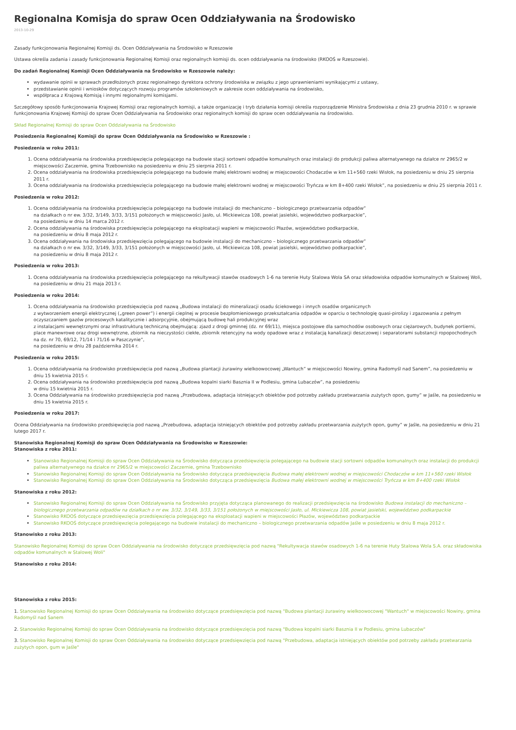Regionalna Komisja do spraw Ocen Oddziaływania na Środowisko
2013-10-29
Zasady funkcjonowania Regionalnej Komisji ds. Ocen Oddziaływania na Środowisko w Rzeszowie
Ustawa określa zadania i zasady funkcjonowania Regionalnej Komisji oraz regionalnych komisji ds. ocen oddziaływania na środowisko (RKOOŚ w Rzeszowie).
Do zadań Regionalnej Komisji Ocen Oddziaływania na Środowisko w Rzeszowie należy:
wydawanie opinii w sprawach przedłożonych przez regionalnego dyrektora ochrony środowiska w związku z jego uprawnieniami wynikającymi z ustawy,
przedstawianie opinii i wniosków dotyczących rozwoju programów szkoleniowych w zakresie ocen oddziaływania na środowisko,
współpraca z Krajową Komisją i innymi regionalnymi komisjami.
Szczegółowy sposób funkcjonowania Krajowej Komisji oraz regionalnych komisji, a także organizację i tryb działania komisji określa rozporządzenie Ministra Środowiska z dnia 23 grudnia 2010 r. w sprawie funkcjonowania Krajowej Komisji do spraw Ocen Oddziaływania na Środowisko oraz regionalnych komisji do spraw ocen oddziaływania na środowisko.
Skład Regionalnej Komisji do spraw Ocen Oddziaływania na Środowisko
Posiedzenia Regionalnej Komisji do spraw Ocen Oddziaływania na Środowisko w Rzeszowie :
Posiedzenia w roku 2011:
1. Ocena oddziaływania na środowiska przedsięwzięcia polegającego na budowie stacji sortowni odpadów komunalnych oraz instalacji do produkcji paliwa alternatywnego na działce nr 2965/2 w miejscowości Zaczernie, gmina Trzebownisko na posiedzeniu w dniu 25 sierpnia 2011 r.
2. Ocena oddziaływania na środowiska przedsięwzięcia polegającego na budowie małej elektrowni wodnej w miejscowości Chodaczów w km 11+560 rzeki Wisłok, na posiedzeniu w dniu 25 sierpnia 2011 r.
3. Ocena oddziaływania na środowiska przedsięwzięcia polegającego na budowie małej elektrowni wodnej w miejscowości Tryńcza w km 8+400 rzeki Wisłok”, na posiedzeniu w dniu 25 sierpnia 2011 r.
Posiedzenia w roku 2012:
1. Ocena oddziaływania na środowiska przedsięwzięcia polegającego na budowie instalacji do mechaniczno – biologicznego przetwarzania odpadów”
na działkach o nr ew. 3/32, 3/149, 3/33, 3/151 położonych w miejscowości Jasło, ul. Mickiewicza 108, powiat jasielski, województwo podkarpackie”,
na posiedzeniu w dniu 14 marca 2012 r.
2. Ocena oddziaływania na środowiska przedsięwzięcia polegającego na eksploatacji wapieni w miejscowości Płazów, województwo podkarpackie,
na posiedzeniu w dniu 8 maja 2012 r.
3. Ocena oddziaływania na środowiska przedsięwzięcia polegającego na budowie instalacji do mechaniczno – biologicznego przetwarzania odpadów”
na działkach o nr ew. 3/32, 3/149, 3/33, 3/151 położonych w miejscowości Jasło, ul. Mickiewicza 108, powiat jasielski, województwo podkarpackie”,
na posiedzeniu w dniu 8 maja 2012 r.
Posiedzenia w roku 2013:
1. Ocena oddziaływania na środowiska przedsięwzięcia polegającego na rekultywacji stawów osadowych 1-6 na terenie Huty Stalowa Wola SA oraz składowiska odpadów komunalnych w Stalowej Woli, na posiedzeniu w dniu 21 maja 2013 r.
Posiedzenia w roku 2014:
1. Ocena oddziaływania na środowisko przedsięwzięcia pod nazwą „Budowa instalacji do mineralizacji osadu ściekowego i innych osadów organicznych
z wytworzeniem energii elektrycznej („green power”) i energii cieplnej w procesie bezpłomieniowego przekształcania odpadów w oparciu o technologię quasi-pirolizy i zgazowania z pełnym oczyszczaniem gazów procesowych katalitycznie i adsorpcyjnie, obejmującą budowę hali produkcyjnej wraz
z instalacjami wewnętrznymi oraz infrastrukturą techniczną obejmującą: zjazd z drogi gminnej (dz. nr 69/11), miejsca postojowe dla samochodów osobowych oraz ciężarowych, budynek portierni, place manewrowe oraz drogi wewnętrzne, zbiornik na nieczystości ciekłe, zbiornik retencyjny na wody opadowe wraz z instalacją kanalizacji deszczowej i separatorami substancji ropopochodnych na dz. nr 70, 69/12, 71/14 i 71/16 w Paszczynie”,
na posiedzeniu w dniu 28 października 2014 r.
Posiedzenia w roku 2015:
1. Ocena oddziaływania na środowisko przedsięwzięcia pod nazwą „Budowa plantacji żurawiny wielkoowocowej „Wantuch” w miejscowości Nowiny, gmina Radomyśl nad Sanem”, na posiedzeniu w dniu 15 kwietnia 2015 r.
2. Ocena oddziaływania na środowisko przedsięwzięcia pod nazwą „Budowa kopalni siarki Basznia II w Podlesiu, gmina Lubaczów”, na posiedzeniu
w dniu 15 kwietnia 2015 r.
3. Ocena Oddziaływania na środowisko przedsięwzięcia pod nazwą „Przebudowa, adaptacja istniejących obiektów pod potrzeby zakładu przetwarzania zużytych opon, gumy” w Jaśle, na posiedzeniu w dniu 15 kwietnia 2015 r.
Posiedzenia w roku 2017:
Ocena Oddziaływania na środowisko przedsięwzięcia pod nazwą „Przebudowa, adaptacja istniejących obiektów pod potrzeby zakładu przetwarzania zużytych opon, gumy” w Jaśle, na posiedzeniu w dniu 21 lutego 2017 r.
Stanowiska Regionalnej Komisji do spraw Ocen Oddziaływania na Środowisko w Rzeszowie:
Stanowiska z roku 2011:
Stanowisko Regionalnej Komisji do spraw Ocen Oddziaływania na Środowisko dotycząca przedsięwzięcia polegającego na budowie stacji sortowni odpadów komunalnych oraz instalacji do produkcji paliwa alternatywnego na działce nr 2965/2 w miejscowości Zaczernie, gmina Trzebownisko
Stanowisko Regionalnej Komisji do spraw Ocen Oddziaływania na Środowisko dotycząca przedsięwzięcia Budowa małej elektrowni wodnej w miejscowości Chodaczów w km 11+560 rzeki Wisłok
Stanowisko Regionalnej Komisji do spraw Ocen Oddziaływania na Środowisko dotycząca przedsięwzięcia Budowa małej elektrowni wodnej w miejscowości Tryńcza w km 8+400 rzeki Wisłok
Stanowiska z roku 2012:
Stanowisko Regionalnej Komisji do spraw Ocen Oddziaływania na Środowisko przyjęta dotycząca planowanego do realizacji przedsięwzięcia na środowisko Budowa instalacji do mechaniczno – biologicznego przetwarzania odpadów na działkach o nr ew. 3/32, 3/149, 3/33, 3/151 położonych w miejscowości Jasło, ul. Mickiewicza 108, powiat jasielski, województwo podkarpackie
Stanowisko RKOOŚ dotyczące przedsięwzięcia przedsięwzięcia polegającego na eksploatacji wapieni w miejscowości Płazów, województwo podkarpackie
Stanowisko RKOOŚ dotyczące przedsięwzięcia polegającego na budowie instalacji do mechaniczno – biologicznego przetwarzania odpadów Jaśle w posiedzeniu w dniu 8 maja 2012 r.
Stanowisko z roku 2013:
Stanowisko Regionalnej Komisji do spraw Ocen Oddziaływania na środowisko dotyczące przedsięwzięcia pod nazwą "Rekultywacja stawów osadowych 1-6 na terenie Huty Stalowa Wola S.A. oraz składowiska odpadów komunalnych w Stalowej Woli"
Stanowisko z roku 2014:
Stanowiska z roku 2015:
1. Stanowisko Regionalnej Komisji do spraw Ocen Oddziaływania na środowisko dotyczące przedsięwzięcia pod nazwą "Budowa plantacji żurawiny wielkoowocowej "Wantuch" w miejscowości Nowiny, gmina Radomyśl nad Sanem
2. Stanowisko Regionalnej Komisji do spraw Ocen Oddziaływania na środowisko dotyczące przedsięwzięcia pod nazwą "Budowa kopalni siarki Basznia II w Podlesiu, gmina Lubaczów"
3. Stanowisko Regionalnej Komisji do spraw Ocen Oddziaływania na środowisko dotyczące przedsięwzięcia pod nazwą "Przebudowa, adaptacja istniejących obiektów pod potrzeby zakładu przetwarzania zużytych opon, gum w Jaśle"